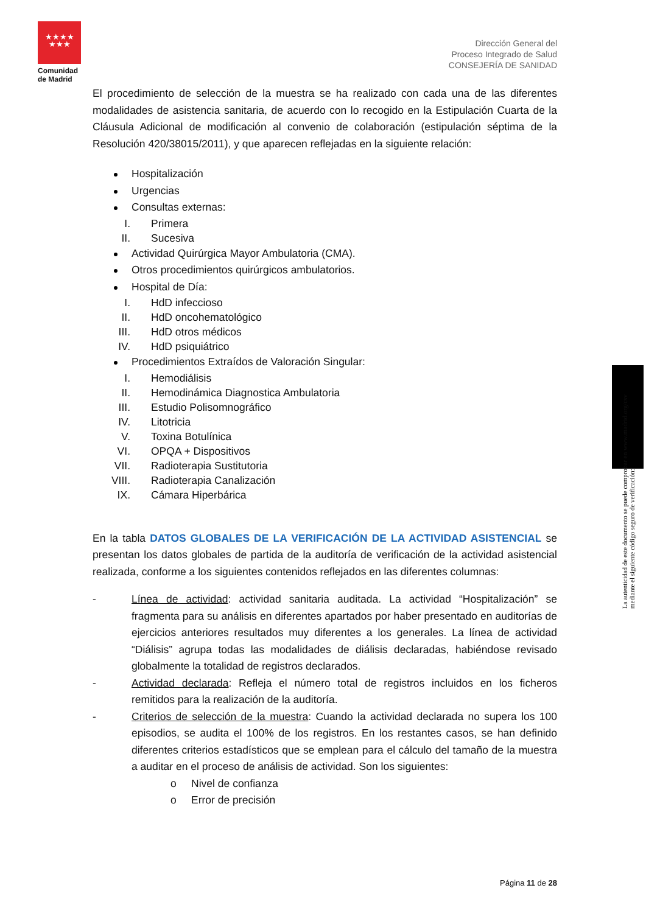★★★★
★★★
Comunidad de Madrid
Dirección General del
Proceso Integrado de Salud
CONSEJERÍA DE SANIDAD
El procedimiento de selección de la muestra se ha realizado con cada una de las diferentes modalidades de asistencia sanitaria, de acuerdo con lo recogido en la Estipulación Cuarta de la Cláusula Adicional de modificación al convenio de colaboración (estipulación séptima de la Resolución 420/38015/2011), y que aparecen reflejadas en la siguiente relación:
Hospitalización
Urgencias
Consultas externas:
I. Primera
II. Sucesiva
Actividad Quirúrgica Mayor Ambulatoria (CMA).
Otros procedimientos quirúrgicos ambulatorios.
Hospital de Día:
I. HdD infeccioso
II. HdD oncohematológico
III. HdD otros médicos
IV. HdD psiquiátrico
Procedimientos Extraídos de Valoración Singular:
I. Hemodiálisis
II. Hemodinámica Diagnostica Ambulatoria
III. Estudio Polisomnográfico
IV. Litotricia
V. Toxina Botulínica
VI. OPQA + Dispositivos
VII. Radioterapia Sustitutoria
VIII. Radioterapia Canalización
IX. Cámara Hiperbárica
En la tabla DATOS GLOBALES DE LA VERIFICACIÓN DE LA ACTIVIDAD ASISTENCIAL se presentan los datos globales de partida de la auditoría de verificación de la actividad asistencial realizada, conforme a los siguientes contenidos reflejados en las diferentes columnas:
- Línea de actividad: actividad sanitaria auditada. La actividad “Hospitalización” se fragmenta para su análisis en diferentes apartados por haber presentado en auditorías de ejercicios anteriores resultados muy diferentes a los generales. La línea de actividad “Diálisis” agrupa todas las modalidades de diálisis declaradas, habiéndose revisado globalmente la totalidad de registros declarados.
- Actividad declarada: Refleja el número total de registros incluidos en los ficheros remitidos para la realización de la auditoría.
- Criterios de selección de la muestra: Cuando la actividad declarada no supera los 100 episodios, se audita el 100% de los registros. En los restantes casos, se han definido diferentes criterios estadísticos que se emplean para el cálculo del tamaño de la muestra a auditar en el proceso de análisis de actividad. Son los siguientes:
o Nivel de confianza
o Error de precisión
La autenticidad de este documento se puede comprobar en www.madrid.org/csv
mediante el siguiente código seguro de verificación:
Página 11 de 28